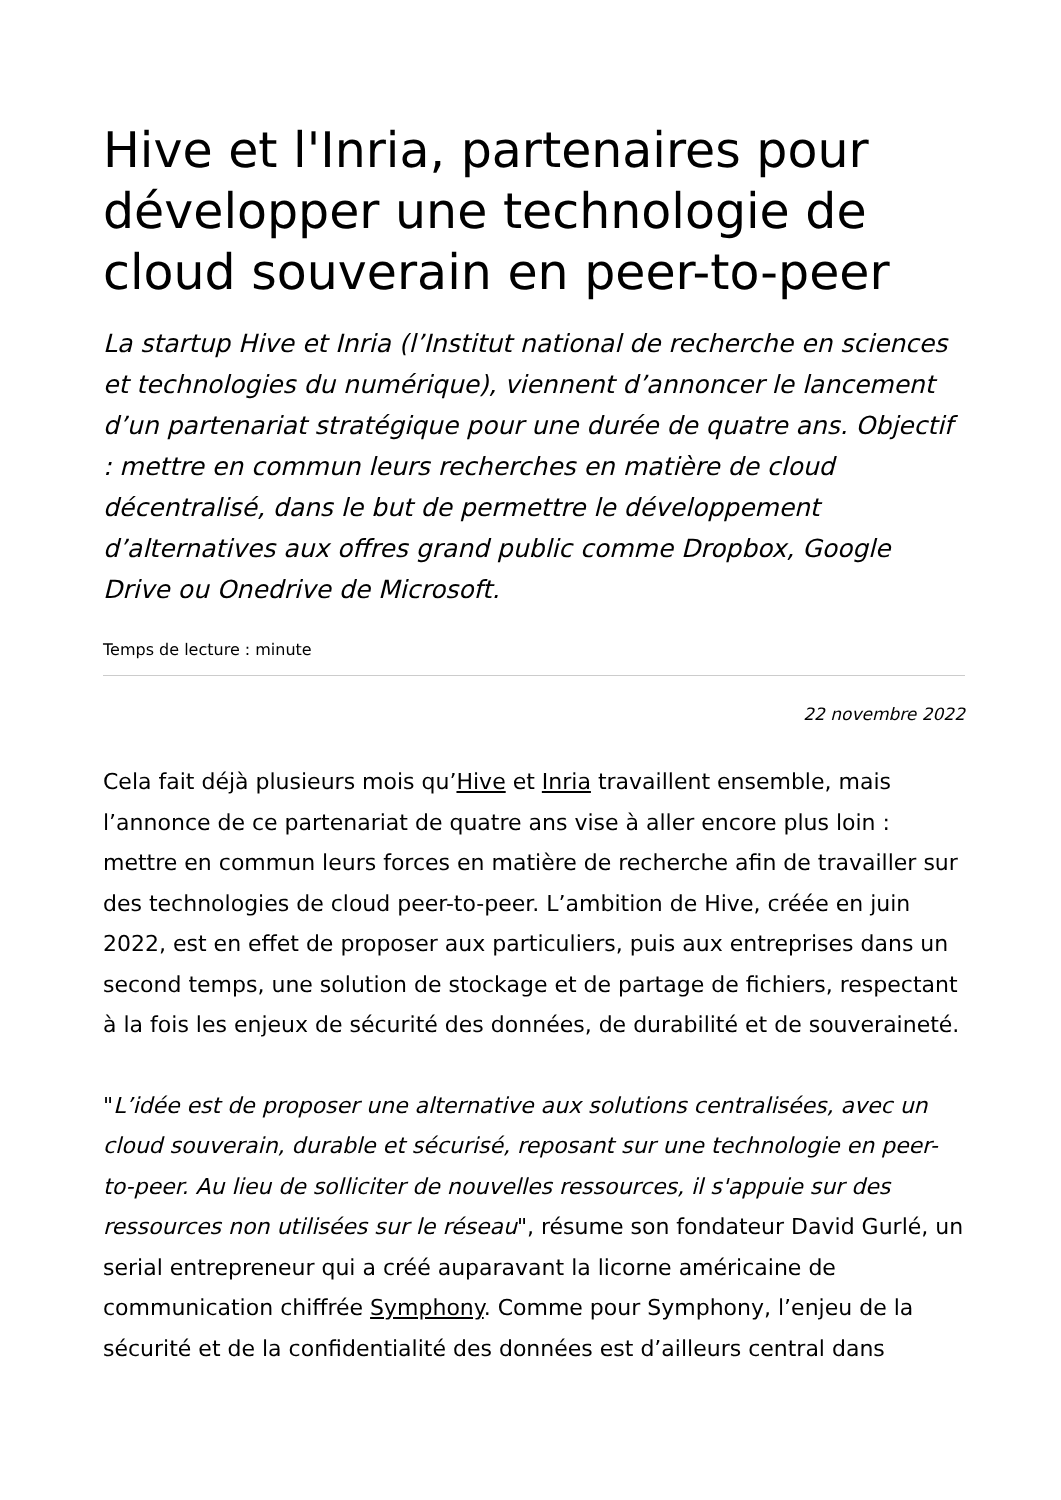Hive et l'Inria, partenaires pour développer une technologie de cloud souverain en peer-to-peer
La startup Hive et Inria (l’Institut national de recherche en sciences et technologies du numérique), viennent d’annoncer le lancement d’un partenariat stratégique pour une durée de quatre ans. Objectif : mettre en commun leurs recherches en matière de cloud décentralisé, dans le but de permettre le développement d’alternatives aux offres grand public comme Dropbox, Google Drive ou Onedrive de Microsoft.
Temps de lecture : minute
22 novembre 2022
Cela fait déjà plusieurs mois qu’Hive et Inria travaillent ensemble, mais l’annonce de ce partenariat de quatre ans vise à aller encore plus loin : mettre en commun leurs forces en matière de recherche afin de travailler sur des technologies de cloud peer-to-peer. L’ambition de Hive, créée en juin 2022, est en effet de proposer aux particuliers, puis aux entreprises dans un second temps, une solution de stockage et de partage de fichiers, respectant à la fois les enjeux de sécurité des données, de durabilité et de souveraineté.
"L’idée est de proposer une alternative aux solutions centralisées, avec un cloud souverain, durable et sécurisé, reposant sur une technologie en peer-to-peer. Au lieu de solliciter de nouvelles ressources, il s'appuie sur des ressources non utilisées sur le réseau", résume son fondateur David Gurlé, un serial entrepreneur qui a créé auparavant la licorne américaine de communication chiffrée Symphony. Comme pour Symphony, l’enjeu de la sécurité et de la confidentialité des données est d’ailleurs central dans